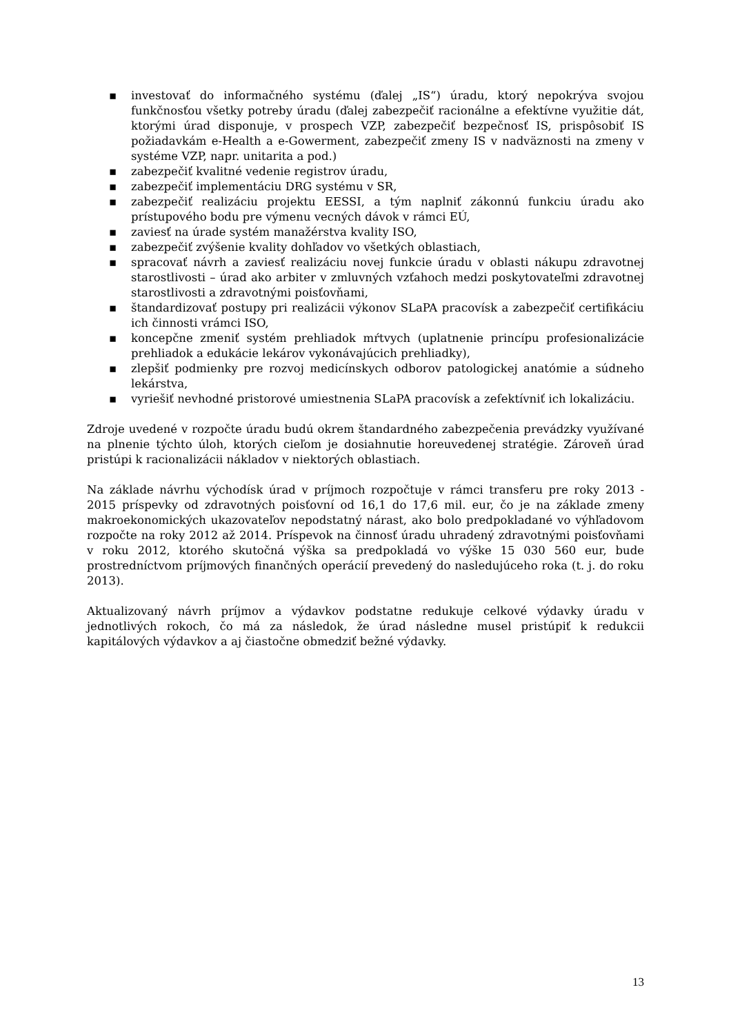▪ investovať do informačného systému (ďalej „IS“) úradu, ktorý nepokrýva svojou funkčnosťou všetky potreby úradu (ďalej zabezpečiť racionálne a efektívne využitie dát, ktorými úrad disponuje, v prospech VZP, zabezpečiť bezpečnosť IS, prispôsobiť IS požiadavkám e-Health a e-Gowerment, zabezpečiť zmeny IS v nadväznosti na zmeny v systéme VZP, napr. unitarita a pod.)
▪ zabezpečiť kvalitné vedenie registrov úradu,
▪ zabezpečiť implementáciu DRG systému v SR,
▪ zabezpečiť realizáciu projektu EESSI, a tým naplniť zákonnú funkciu úradu ako prístupového bodu pre výmenu vecných dávok v rámci EÚ,
▪ zaviesť na úrade systém manažérstva kvality ISO,
▪ zabezpečiť zvýšenie kvality dohľadov vo všetkých oblastiach,
▪ spracovať návrh a zaviesť realizáciu novej funkcie úradu v oblasti nákupu zdravotnej starostlivosti – úrad ako arbiter v zmluvných vzťahoch medzi poskytovateľmi zdravotnej starostlivosti a zdravotnými poisťovňami,
▪ štandardizovať postupy pri realizácii výkonov SLaPA pracovísk a zabezpečiť certifikáciu ich činnosti vrámci ISO,
▪ koncepčne zmeniť systém prehliadok mŕtvych (uplatnenie princípu profesionalizácie prehliadok a edukácie lekárov vykonávajúcich prehliadky),
▪ zlepšiť podmienky pre rozvoj medicínskych odborov patologickej anatómie a súdneho lekárstva,
▪ vyriešiť nevhodné pristorové umiestnenia SLaPA pracovísk a zefektívniť ich lokalizáciu.
Zdroje uvedené v rozpočte úradu budú okrem štandardného zabezpečenia prevádzky využívané na plnenie týchto úloh, ktorých cieľom je dosiahnutie horeuvedenej stratégie. Zároveň úrad pristúpi k racionalizácii nákladov v niektorých oblastiach.
Na základe návrhu východísk úrad v príjmoch rozpočtuje v rámci transferu pre roky 2013 - 2015 príspevky od zdravotných poisťovní od 16,1 do 17,6 mil. eur, čo je na základe zmeny makroekonomických ukazovateľov nepodstatný nárast, ako bolo predpokladané vo výhľadovom rozpočte na roky 2012 až 2014. Príspevok na činnosť úradu uhradený zdravotnými poisťovňami v roku 2012, ktorého skutočná výška sa predpokladá vo výške 15 030 560 eur, bude prostredníctvom príjmových finančných operácií prevedený do nasledujúceho roka (t. j. do roku 2013).
Aktualizovaný návrh príjmov a výdavkov podstatne redukuje celkové výdavky úradu v jednotlivých rokoch, čo má za následok, že úrad následne musel pristúpiť k redukcii kapitálových výdavkov a aj čiastočne obmedziť bežné výdavky.
13